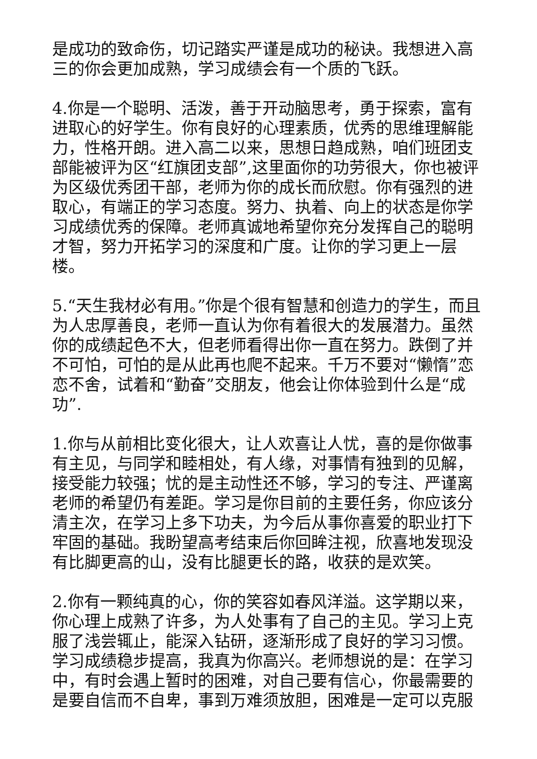是成功的致命伤，切记踏实严谨是成功的秘诀。我想进入高三的你会更加成熟，学习成绩会有一个质的飞跃。
4.你是一个聪明、活泼，善于开动脑思考，勇于探索，富有进取心的好学生。你有良好的心理素质，优秀的思维理解能力，性格开朗。进入高二以来，思想日趋成熟，咱们班团支部能被评为区“红旗团支部”,这里面你的功劳很大，你也被评为区级优秀团干部，老师为你的成长而欣慰。你有强烈的进取心，有端正的学习态度。努力、执着、向上的状态是你学习成绩优秀的保障。老师真诚地希望你充分发挥自己的聪明才智，努力开拓学习的深度和广度。让你的学习更上一层楼。
5.“天生我材必有用。”你是个很有智慧和创造力的学生，而且为人忠厚善良，老师一直认为你有着很大的发展潜力。虽然你的成绩起色不大，但老师看得出你一直在努力。跌倒了并不可怕，可怕的是从此再也爬不起来。千万不要对“懒惰”恋恋不舍，试着和“勤奋”交朋友，他会让你体验到什么是“成功”.
1.你与从前相比变化很大，让人欢喜让人忧，喜的是你做事有主见，与同学和睦相处，有人缘，对事情有独到的见解，接受能力较强；忧的是主动性还不够，学习的专注、严谨离老师的希望仍有差距。学习是你目前的主要任务，你应该分清主次，在学习上多下功夫，为今后从事你喜爱的职业打下牢固的基础。我盼望高考结束后你回眸注视，欣喜地发现没有比脚更高的山，没有比腿更长的路，收获的是欢笑。
2.你有一颗纯真的心，你的笑容如春风洋溢。这学期以来，你心理上成熟了许多，为人处事有了自己的主见。学习上克服了浅尝辄止，能深入钻研，逐渐形成了良好的学习习惯。学习成绩稳步提高，我真为你高兴。老师想说的是：在学习中，有时会遇上暂时的困难，对自己要有信心，你最需要的是要自信而不自卑，事到万难须放胆，困难是一定可以克服